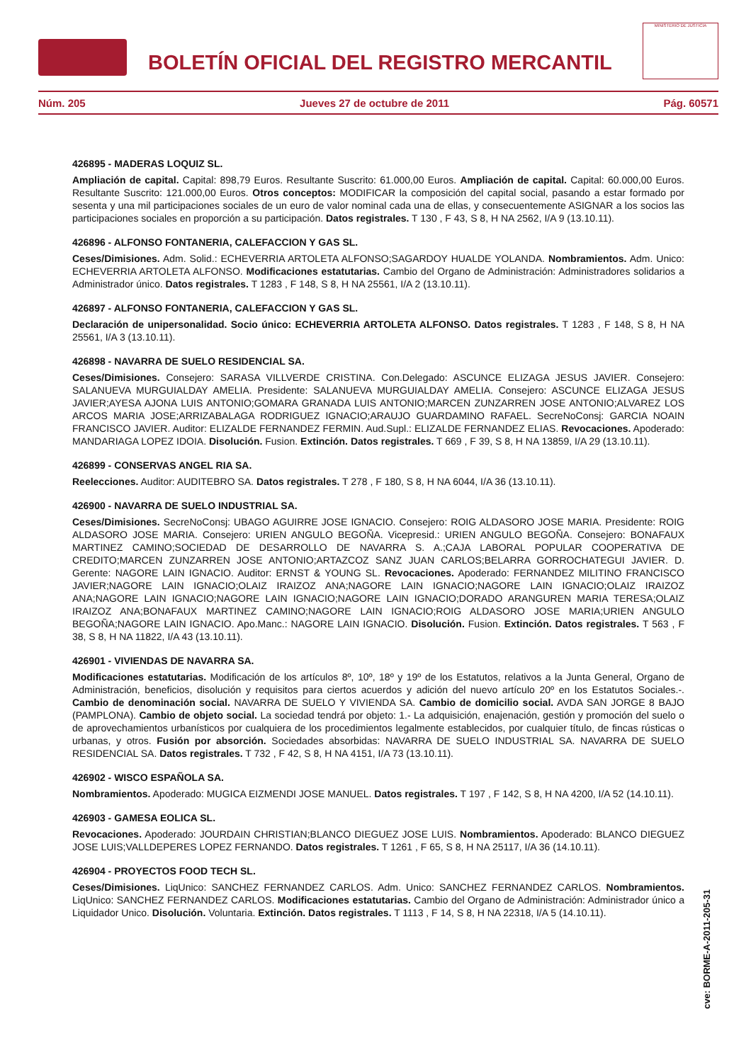BOLETÍN OFICIAL DEL REGISTRO MERCANTIL
MINISTERIO DE JUSTICIA
Núm. 205 Jueves 27 de octubre de 2011 Pág. 60571
426895 - MADERAS LOQUIZ SL.
Ampliación de capital. Capital: 898,79 Euros. Resultante Suscrito: 61.000,00 Euros. Ampliación de capital. Capital: 60.000,00 Euros. Resultante Suscrito: 121.000,00 Euros. Otros conceptos: MODIFICAR la composición del capital social, pasando a estar formado por sesenta y una mil participaciones sociales de un euro de valor nominal cada una de ellas, y consecuentemente ASIGNAR a los socios las participaciones sociales en proporción a su participación. Datos registrales. T 130 , F 43, S 8, H NA 2562, I/A 9 (13.10.11).
426896 - ALFONSO FONTANERIA, CALEFACCION Y GAS SL.
Ceses/Dimisiones. Adm. Solid.: ECHEVERRIA ARTOLETA ALFONSO;SAGARDOY HUALDE YOLANDA. Nombramientos. Adm. Unico: ECHEVERRIA ARTOLETA ALFONSO. Modificaciones estatutarias. Cambio del Organo de Administración: Administradores solidarios a Administrador único. Datos registrales. T 1283 , F 148, S 8, H NA 25561, I/A 2 (13.10.11).
426897 - ALFONSO FONTANERIA, CALEFACCION Y GAS SL.
Declaración de unipersonalidad. Socio único: ECHEVERRIA ARTOLETA ALFONSO. Datos registrales. T 1283 , F 148, S 8, H NA 25561, I/A 3 (13.10.11).
426898 - NAVARRA DE SUELO RESIDENCIAL SA.
Ceses/Dimisiones. Consejero: SARASA VILLVERDE CRISTINA. Con.Delegado: ASCUNCE ELIZAGA JESUS JAVIER. Consejero: SALANUEVA MURGUIALDAY AMELIA. Presidente: SALANUEVA MURGUIALDAY AMELIA. Consejero: ASCUNCE ELIZAGA JESUS JAVIER;AYESA AJONA LUIS ANTONIO;GOMARA GRANADA LUIS ANTONIO;MARCEN ZUNZARREN JOSE ANTONIO;ALVAREZ LOS ARCOS MARIA JOSE;ARRIZABALAGA RODRIGUEZ IGNACIO;ARAUJO GUARDAMINO RAFAEL. SecreNoConsj: GARCIA NOAIN FRANCISCO JAVIER. Auditor: ELIZALDE FERNANDEZ FERMIN. Aud.Supl.: ELIZALDE FERNANDEZ ELIAS. Revocaciones. Apoderado: MANDARIAGA LOPEZ IDOIA. Disolución. Fusion. Extinción. Datos registrales. T 669 , F 39, S 8, H NA 13859, I/A 29 (13.10.11).
426899 - CONSERVAS ANGEL RIA SA.
Reelecciones. Auditor: AUDITEBRO SA. Datos registrales. T 278 , F 180, S 8, H NA 6044, I/A 36 (13.10.11).
426900 - NAVARRA DE SUELO INDUSTRIAL SA.
Ceses/Dimisiones. SecreNoConsj: UBAGO AGUIRRE JOSE IGNACIO. Consejero: ROIG ALDASORO JOSE MARIA. Presidente: ROIG ALDASORO JOSE MARIA. Consejero: URIEN ANGULO BEGOÑA. Vicepresid.: URIEN ANGULO BEGOÑA. Consejero: BONAFAUX MARTINEZ CAMINO;SOCIEDAD DE DESARROLLO DE NAVARRA S. A.;CAJA LABORAL POPULAR COOPERATIVA DE CREDITO;MARCEN ZUNZARREN JOSE ANTONIO;ARTAZCOZ SANZ JUAN CARLOS;BELARRA GORROCHATEGUI JAVIER. D. Gerente: NAGORE LAIN IGNACIO. Auditor: ERNST & YOUNG SL. Revocaciones. Apoderado: FERNANDEZ MILITINO FRANCISCO JAVIER;NAGORE LAIN IGNACIO;OLAIZ IRAIZOZ ANA;NAGORE LAIN IGNACIO;NAGORE LAIN IGNACIO;OLAIZ IRAIZOZ ANA;NAGORE LAIN IGNACIO;NAGORE LAIN IGNACIO;NAGORE LAIN IGNACIO;DORADO ARANGUREN MARIA TERESA;OLAIZ IRAIZOZ ANA;BONAFAUX MARTINEZ CAMINO;NAGORE LAIN IGNACIO;ROIG ALDASORO JOSE MARIA;URIEN ANGULO BEGOÑA;NAGORE LAIN IGNACIO. Apo.Manc.: NAGORE LAIN IGNACIO. Disolución. Fusion. Extinción. Datos registrales. T 563 , F 38, S 8, H NA 11822, I/A 43 (13.10.11).
426901 - VIVIENDAS DE NAVARRA SA.
Modificaciones estatutarias. Modificación de los artículos 8º, 10º, 18º y 19º de los Estatutos, relativos a la Junta General, Organo de Administración, beneficios, disolución y requisitos para ciertos acuerdos y adición del nuevo artículo 20º en los Estatutos Sociales.-. Cambio de denominación social. NAVARRA DE SUELO Y VIVIENDA SA. Cambio de domicilio social. AVDA SAN JORGE 8 BAJO (PAMPLONA). Cambio de objeto social. La sociedad tendrá por objeto: 1.- La adquisición, enajenación, gestión y promoción del suelo o de aprovechamientos urbanísticos por cualquiera de los procedimientos legalmente establecidos, por cualquier título, de fincas rústicas o urbanas, y otros. Fusión por absorción. Sociedades absorbidas: NAVARRA DE SUELO INDUSTRIAL SA. NAVARRA DE SUELO RESIDENCIAL SA. Datos registrales. T 732 , F 42, S 8, H NA 4151, I/A 73 (13.10.11).
426902 - WISCO ESPAÑOLA SA.
Nombramientos. Apoderado: MUGICA EIZMENDI JOSE MANUEL. Datos registrales. T 197 , F 142, S 8, H NA 4200, I/A 52 (14.10.11).
426903 - GAMESA EOLICA SL.
Revocaciones. Apoderado: JOURDAIN CHRISTIAN;BLANCO DIEGUEZ JOSE LUIS. Nombramientos. Apoderado: BLANCO DIEGUEZ JOSE LUIS;VALLDEPERES LOPEZ FERNANDO. Datos registrales. T 1261 , F 65, S 8, H NA 25117, I/A 36 (14.10.11).
426904 - PROYECTOS FOOD TECH SL.
Ceses/Dimisiones. LiqUnico: SANCHEZ FERNANDEZ CARLOS. Adm. Unico: SANCHEZ FERNANDEZ CARLOS. Nombramientos. LiqUnico: SANCHEZ FERNANDEZ CARLOS. Modificaciones estatutarias. Cambio del Organo de Administración: Administrador único a Liquidador Unico. Disolución. Voluntaria. Extinción. Datos registrales. T 1113 , F 14, S 8, H NA 22318, I/A 5 (14.10.11).
cve: BORME-A-2011-205-31